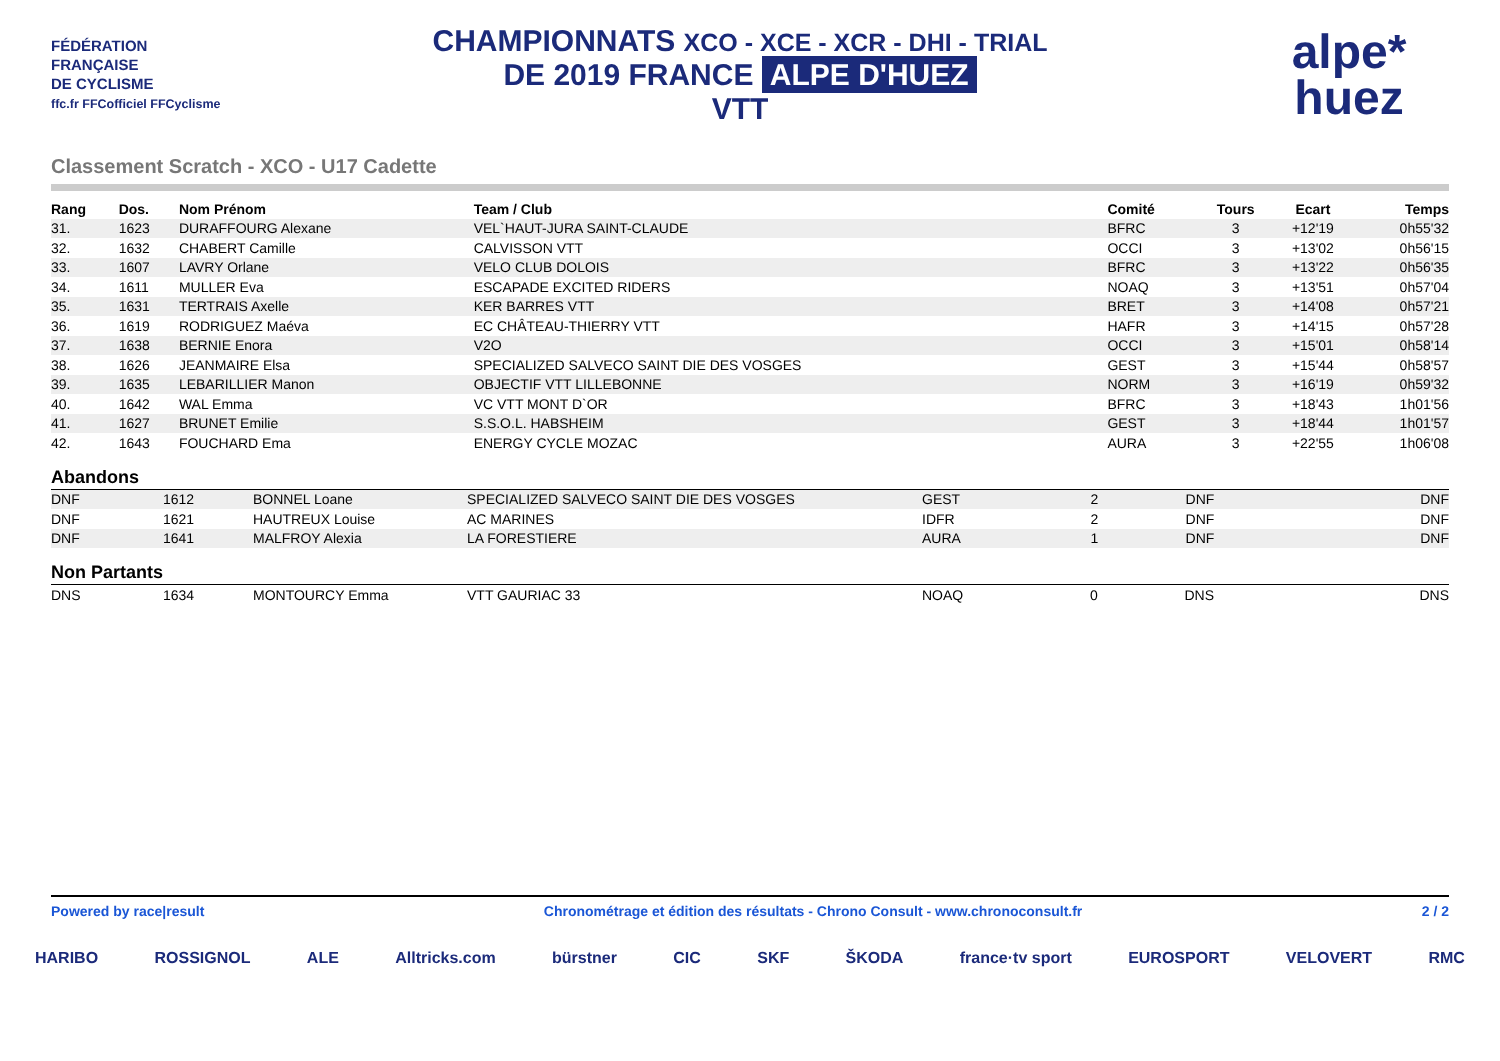FÉDÉRATION
FRANÇAISE
DE CYCLISME
ffc.fr FFCofficiel FFCyclisme
CHAMPIONNATS XCO - XCE - XCR - DHI - TRIAL
DE 2019 FRANCE ALPE D'HUEZ
VTT
alpe*
huez
Classement Scratch - XCO - U17 Cadette
| Rang | Dos. | Nom Prénom | Team / Club | Comité | Tours | Ecart | Temps |
| --- | --- | --- | --- | --- | --- | --- | --- |
| 31. | 1623 | DURAFFOURG Alexane | VEL`HAUT-JURA SAINT-CLAUDE | BFRC | 3 | +12'19 | 0h55'32 |
| 32. | 1632 | CHABERT Camille | CALVISSON VTT | OCCI | 3 | +13'02 | 0h56'15 |
| 33. | 1607 | LAVRY Orlane | VELO CLUB DOLOIS | BFRC | 3 | +13'22 | 0h56'35 |
| 34. | 1611 | MULLER Eva | ESCAPADE EXCITED RIDERS | NOAQ | 3 | +13'51 | 0h57'04 |
| 35. | 1631 | TERTRAIS Axelle | KER BARRES VTT | BRET | 3 | +14'08 | 0h57'21 |
| 36. | 1619 | RODRIGUEZ Maéva | EC CHÂTEAU-THIERRY VTT | HAFR | 3 | +14'15 | 0h57'28 |
| 37. | 1638 | BERNIE Enora | V2O | OCCI | 3 | +15'01 | 0h58'14 |
| 38. | 1626 | JEANMAIRE Elsa | SPECIALIZED SALVECO SAINT DIE DES VOSGES | GEST | 3 | +15'44 | 0h58'57 |
| 39. | 1635 | LEBARILLIER Manon | OBJECTIF VTT LILLEBONNE | NORM | 3 | +16'19 | 0h59'32 |
| 40. | 1642 | WAL Emma | VC VTT MONT D`OR | BFRC | 3 | +18'43 | 1h01'56 |
| 41. | 1627 | BRUNET Emilie | S.S.O.L. HABSHEIM | GEST | 3 | +18'44 | 1h01'57 |
| 42. | 1643 | FOUCHARD Ema | ENERGY CYCLE MOZAC | AURA | 3 | +22'55 | 1h06'08 |
Abandons
| DNF | 1612 | BONNEL Loane | SPECIALIZED SALVECO SAINT DIE DES VOSGES | GEST | 2 | DNF | DNF |
| DNF | 1621 | HAUTREUX Louise | AC MARINES | IDFR | 2 | DNF | DNF |
| DNF | 1641 | MALFROY Alexia | LA FORESTIERE | AURA | 1 | DNF | DNF |
Non Partants
| DNS | 1634 | MONTOURCY Emma | VTT GAURIAC 33 | NOAQ | 0 | DNS | DNS |
Powered by race|result Chronométrage et édition des résultats - Chrono Consult - www.chronoconsult.fr 2 / 2
HARIBO ROSSIGNOL ALE Alltricks.com bürstner CIC SKF ŠKODA france·tv sport EUROSPORT VELOVERT RMC